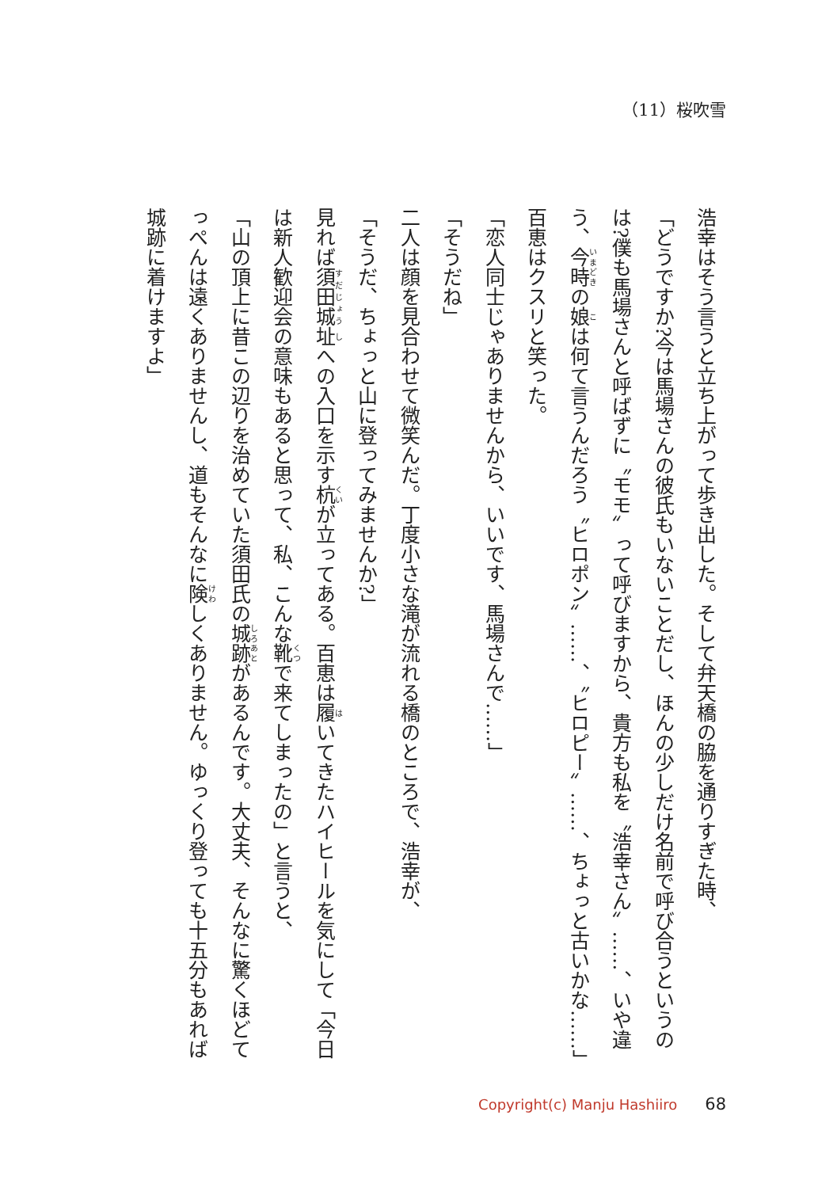（11）桜吹雪
浩幸はそう言うと立ち上がって歩き出した。そして弁天橋の脇を通りすぎた時、
「どうですか?今は馬場さんの彼氏もいないことだし、ほんの少しだけ名前で呼び合うというのは?僕も馬場さんと呼ばずに〝モモ〟って呼びますから、貴方も私を〝浩幸さん〟……、いや違う、今時の娘は何て言うんだろう〝ヒロポン〟……、〝ヒロピー〟……、ちょっと古いかな……」
百恵はクスリと笑った。
「恋人同士じゃありませんから、いいです、馬場さんで……」
「そうだね」
二人は顔を見合わせて微笑んだ。丁度小さな滝が流れる橋のところで、浩幸が、
「そうだ、ちょっと山に登ってみませんか?」
見れば須田城址への入口を示す杭が立ってある。百恵は履いてきたハイヒールを気にして「今日は新人歓迎会の意味もあると思って、私、こんな靴で来てしまったの」と言うと、
「山の頂上に昔この辺りを治めていた須田氏の城跡があるんです。大丈夫、そんなに驚くほどてっぺんは遠くありませんし、道もそんなに険しくありません。ゆっくり登っても十五分もあれば城跡に着けますよ」
Copyright(c) Manju Hashiiro 68